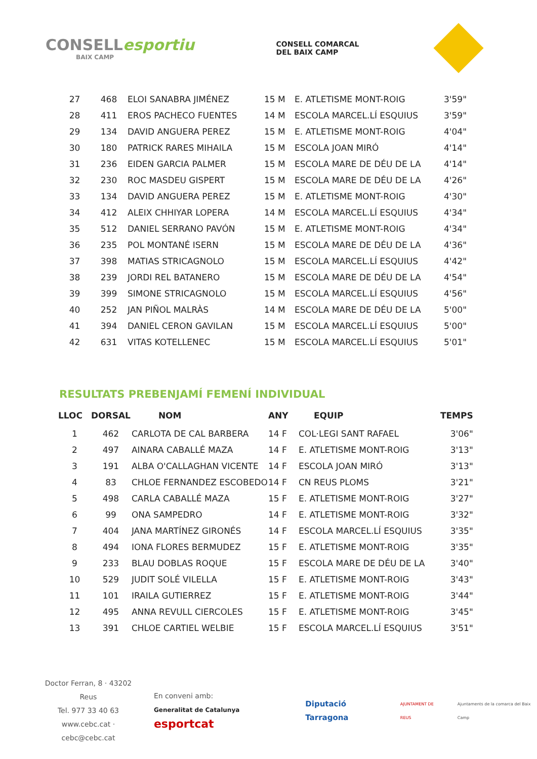CONSELLesportiu
BAIX CAMP
CONSELL COMARCAL
DEL BAIX CAMP
| 27 | 468 | ELOI SANABRA JIMÉNEZ | 15 M | E. ATLETISME MONT-ROIG | 3'59" |
| 28 | 411 | EROS PACHECO FUENTES | 14 M | ESCOLA MARCEL.LÍ ESQUIUS | 3'59" |
| 29 | 134 | DAVID ANGUERA PEREZ | 15 M | E. ATLETISME MONT-ROIG | 4'04" |
| 30 | 180 | PATRICK RARES MIHAILA | 15 M | ESCOLA JOAN MIRÓ | 4'14" |
| 31 | 236 | EIDEN GARCIA PALMER | 15 M | ESCOLA MARE DE DÉU DE LA | 4'14" |
| 32 | 230 | ROC MASDEU GISPERT | 15 M | ESCOLA MARE DE DÉU DE LA | 4'26" |
| 33 | 134 | DAVID ANGUERA PEREZ | 15 M | E. ATLETISME MONT-ROIG | 4'30" |
| 34 | 412 | ALEIX CHHIYAR LOPERA | 14 M | ESCOLA MARCEL.LÍ ESQUIUS | 4'34" |
| 35 | 512 | DANIEL SERRANO PAVÓN | 15 M | E. ATLETISME MONT-ROIG | 4'34" |
| 36 | 235 | POL MONTANÉ ISERN | 15 M | ESCOLA MARE DE DÉU DE LA | 4'36" |
| 37 | 398 | MATIAS STRICAGNOLO | 15 M | ESCOLA MARCEL.LÍ ESQUIUS | 4'42" |
| 38 | 239 | JORDI REL BATANERO | 15 M | ESCOLA MARE DE DÉU DE LA | 4'54" |
| 39 | 399 | SIMONE STRICAGNOLO | 15 M | ESCOLA MARCEL.LÍ ESQUIUS | 4'56" |
| 40 | 252 | JAN PIÑOL MALRÀS | 14 M | ESCOLA MARE DE DÉU DE LA | 5'00" |
| 41 | 394 | DANIEL CERON GAVILAN | 15 M | ESCOLA MARCEL.LÍ ESQUIUS | 5'00" |
| 42 | 631 | VITAS KOTELLENEC | 15 M | ESCOLA MARCEL.LÍ ESQUIUS | 5'01" |
RESULTATS PREBENJAMÍ FEMENÍ INDIVIDUAL
| LLOC | DORSAL | NOM | ANY | EQUIP | TEMPS |
| --- | --- | --- | --- | --- | --- |
| 1 | 462 | CARLOTA DE CAL BARBERA | 14 F | COL·LEGI SANT RAFAEL | 3'06" |
| 2 | 497 | AINARA CABALLÉ MAZA | 14 F | E. ATLETISME MONT-ROIG | 3'13" |
| 3 | 191 | ALBA O'CALLAGHAN VICENTE | 14 F | ESCOLA JOAN MIRÓ | 3'13" |
| 4 | 83 | CHLOE FERNANDEZ ESCOBEDO | 14 F | CN REUS PLOMS | 3'21" |
| 5 | 498 | CARLA CABALLÉ MAZA | 15 F | E. ATLETISME MONT-ROIG | 3'27" |
| 6 | 99 | ONA SAMPEDRO | 14 F | E. ATLETISME MONT-ROIG | 3'32" |
| 7 | 404 | JANA MARTÍNEZ GIRONÉS | 14 F | ESCOLA MARCEL.LÍ ESQUIUS | 3'35" |
| 8 | 494 | IONA FLORES BERMUDEZ | 15 F | E. ATLETISME MONT-ROIG | 3'35" |
| 9 | 233 | BLAU DOBLAS ROQUE | 15 F | ESCOLA MARE DE DÉU DE LA | 3'40" |
| 10 | 529 | JUDIT SOLÉ VILELLA | 15 F | E. ATLETISME MONT-ROIG | 3'43" |
| 11 | 101 | IRAILA GUTIERREZ | 15 F | E. ATLETISME MONT-ROIG | 3'44" |
| 12 | 495 | ANNA REVULL CIERCOLES | 15 F | E. ATLETISME MONT-ROIG | 3'45" |
| 13 | 391 | CHLOE CARTIEL WELBIE | 15 F | ESCOLA MARCEL.LÍ ESQUIUS | 3'51" |
Doctor Ferran, 8 · 43202 Reus
Tel. 977 33 40 63
www.cebc.cat · cebc@cebc.cat
En conveni amb:
Generalitat de Catalunya esportcat
Diputació Tarragona
AJUNTAMENT DE REUS
Ajuntaments de la comarca del Baix Camp